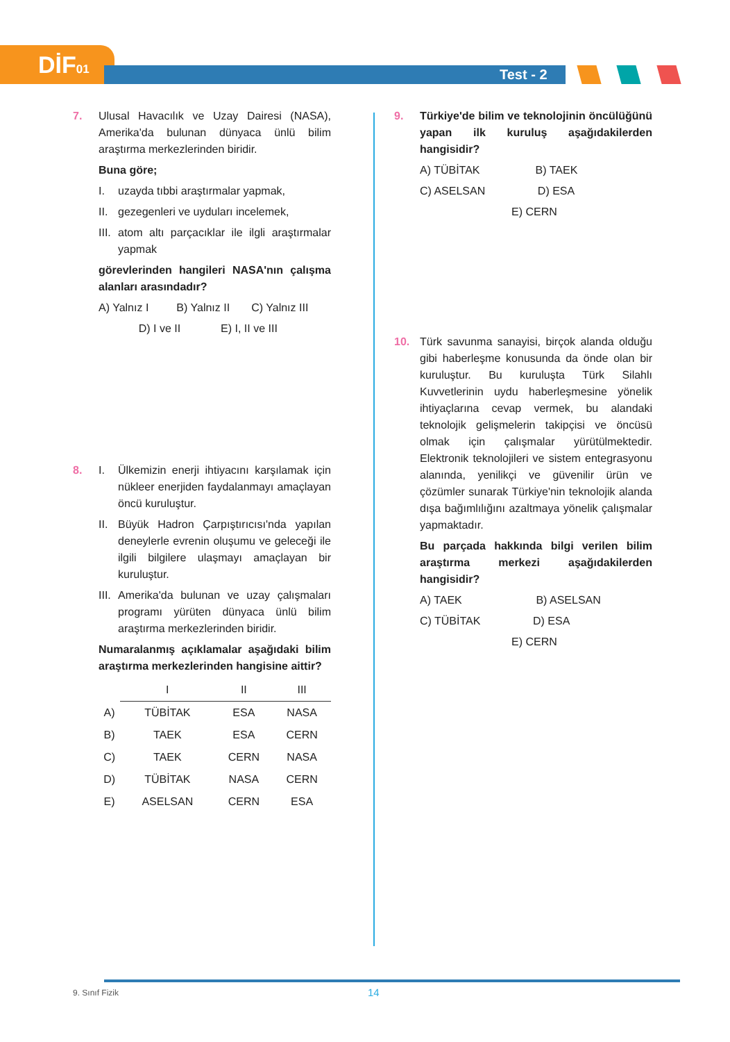DİF01
Test - 2
7. Ulusal Havacılık ve Uzay Dairesi (NASA), Amerika'da bulunan dünyaca ünlü bilim araştırma merkezlerinden biridir.
Buna göre;
I. uzayda tıbbi araştırmalar yapmak,
II. gezegenleri ve uyduları incelemek,
III. atom altı parçacıklar ile ilgli araştırmalar yapmak
görevlerinden hangileri NASA'nın çalışma alanları arasındadır?
A) Yalnız I B) Yalnız II C) Yalnız III
D) I ve II E) I, II ve III
8. I. Ülkemizin enerji ihtiyacını karşılamak için nükleer enerjiden faydalanmayı amaçlayan öncü kuruluştur.
II. Büyük Hadron Çarpıştırıcısı'nda yapılan deneylerle evrenin oluşumu ve geleceği ile ilgili bilgilere ulaşmayı amaçlayan bir kuruluştur.
III. Amerika'da bulunan ve uzay çalışmaları programı yürüten dünyaca ünlü bilim araştırma merkezlerinden biridir.
Numaralanmış açıklamalar aşağıdaki bilim araştırma merkezlerinden hangisine aittir?
| | I | II | III |
| A) | TÜBİTAK | ESA | NASA |
| B) | TAEK | ESA | CERN |
| C) | TAEK | CERN | NASA |
| D) | TÜBİTAK | NASA | CERN |
| E) | ASELSAN | CERN | ESA |
9. Türkiye'de bilim ve teknolojinin öncülüğünü yapan ilk kuruluş aşağıdakilerden hangisidir?
A) TÜBİTAK B) TAEK
C) ASELSAN D) ESA
E) CERN
10. Türk savunma sanayisi, birçok alanda olduğu gibi haberleşme konusunda da önde olan bir kuruluştur. Bu kuruluşta Türk Silahlı Kuvvetlerinin uydu haberleşmesine yönelik ihtiyaçlarına cevap vermek, bu alandaki teknolojik gelişmelerin takipçisi ve öncüsü olmak için çalışmalar yürütülmektedir. Elektronik teknolojileri ve sistem entegrasyonu alanında, yenilikçi ve güvenilir ürün ve çözümler sunarak Türkiye'nin teknolojik alanda dışa bağımlılığını azaltmaya yönelik çalışmalar yapmaktadır.
Bu parçada hakkında bilgi verilen bilim araştırma merkezi aşağıdakilerden hangisidir?
A) TAEK B) ASELSAN
C) TÜBİTAK D) ESA
E) CERN
9. Sınıf Fizik 14